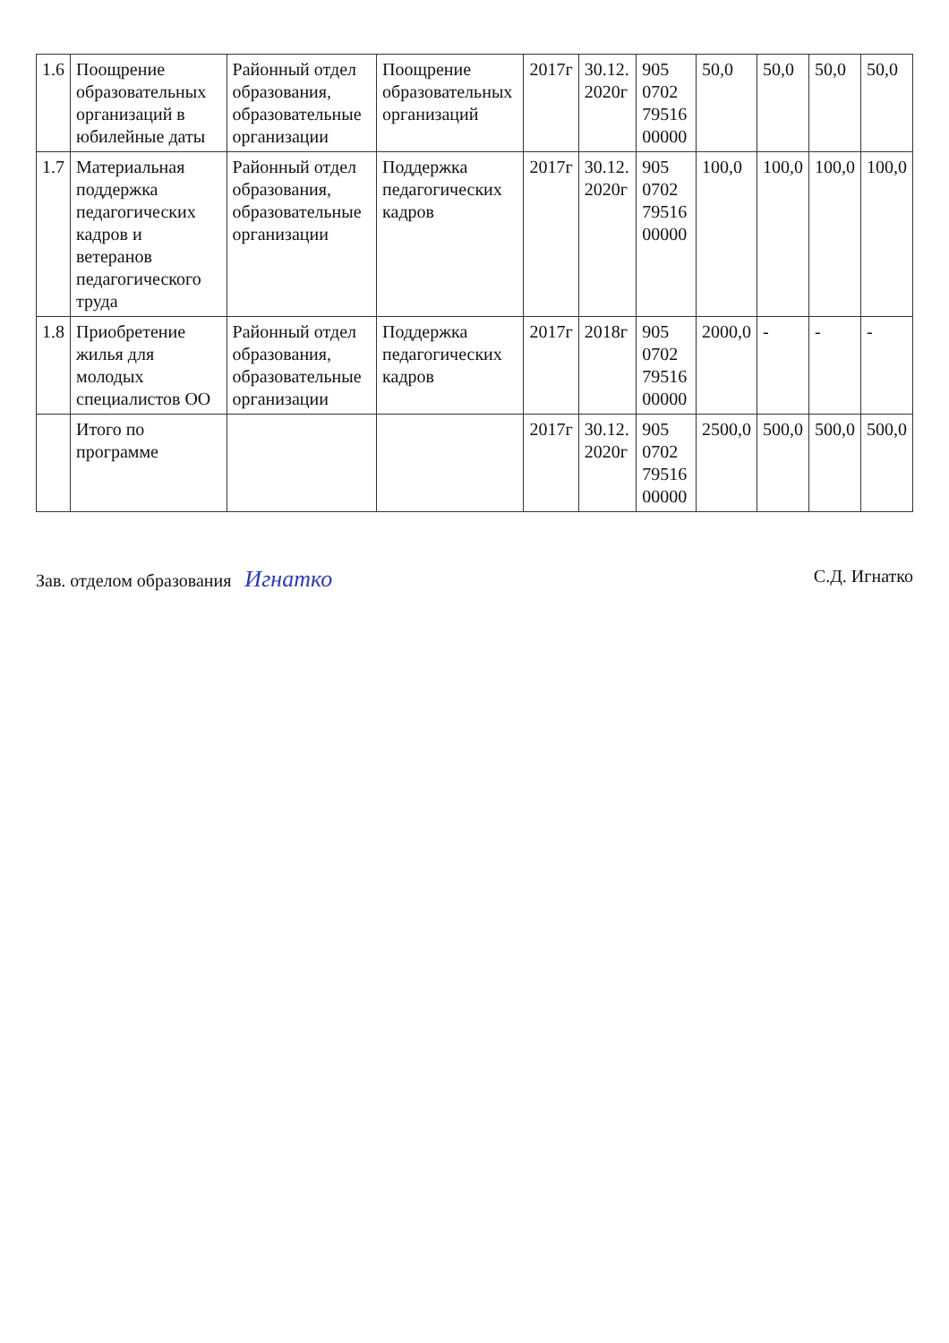| 1.6 | Поощрение образовательных организаций в юбилейные даты | Районный отдел образования, образовательные организации | Поощрение образовательных организаций | 2017г | 30.12. 2020г | 905 0702 79516 00000 | 50,0 | 50,0 | 50,0 | 50,0 |
| 1.7 | Материальная поддержка педагогических кадров и ветеранов педагогического труда | Районный отдел образования, образовательные организации | Поддержка педагогических кадров | 2017г | 30.12. 2020г | 905 0702 79516 00000 | 100,0 | 100,0 | 100,0 | 100,0 |
| 1.8 | Приобретение жилья для молодых специалистов ОО | Районный отдел образования, образовательные организации | Поддержка педагогических кадров | 2017г | 2018г | 905 0702 79516 00000 | 2000,0 | - | - | - |
| | Итого по программе | | | 2017г | 30.12. 2020г | 905 0702 79516 00000 | 2500,0 | 500,0 | 500,0 | 500,0 |
Зав. отделом образования Игнатко С.Д. Игнатко